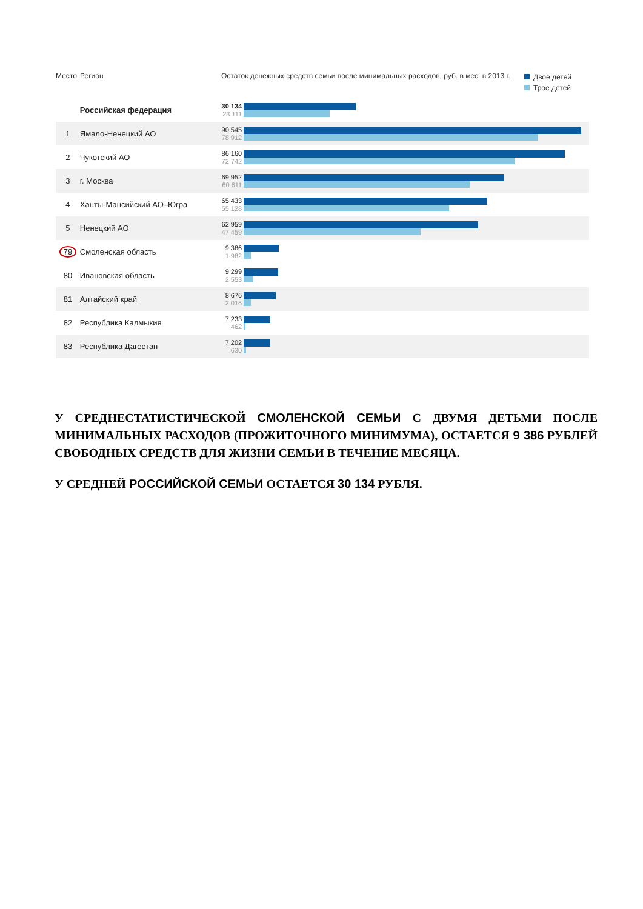Место Регион Остаток денежных средств семьи после минимальных расходов, руб. в мес. в 2013 г.
Двое детей
Трое детей
| | Российская федерация | 30 134 23 111 | |
| 1 | Ямало-Ненецкий АО | 90 545 78 912 | |
| 2 | Чукотский АО | 86 160 72 742 | |
| 3 | г. Москва | 69 952 60 611 | |
| 4 | Ханты-Мансийский АО–Югра | 65 433 55 128 | |
| 5 | Ненецкий АО | 62 959 47 459 | |
| 79 | Смоленская область | 9 386 1 982 | |
| 80 | Ивановская область | 9 299 2 553 | |
| 81 | Алтайский край | 8 676 2 016 | |
| 82 | Республика Калмыкия | 7 233 462 | |
| 83 | Республика Дагестан | 7 202 630 | |
У СРЕДНЕСТАТИСТИЧЕСКОЙ СМОЛЕНСКОЙ СЕМЬИ С ДВУМЯ ДЕТЬМИ ПОСЛЕ МИНИМАЛЬНЫХ РАСХОДОВ (ПРОЖИТОЧНОГО МИНИМУМА), ОСТАЕТСЯ 9 386 РУБЛЕЙ СВОБОДНЫХ СРЕДСТВ ДЛЯ ЖИЗНИ СЕМЬИ В ТЕЧЕНИЕ МЕСЯЦА.
У СРЕДНЕЙ РОССИЙСКОЙ СЕМЬИ ОСТАЕТСЯ 30 134 РУБЛЯ.